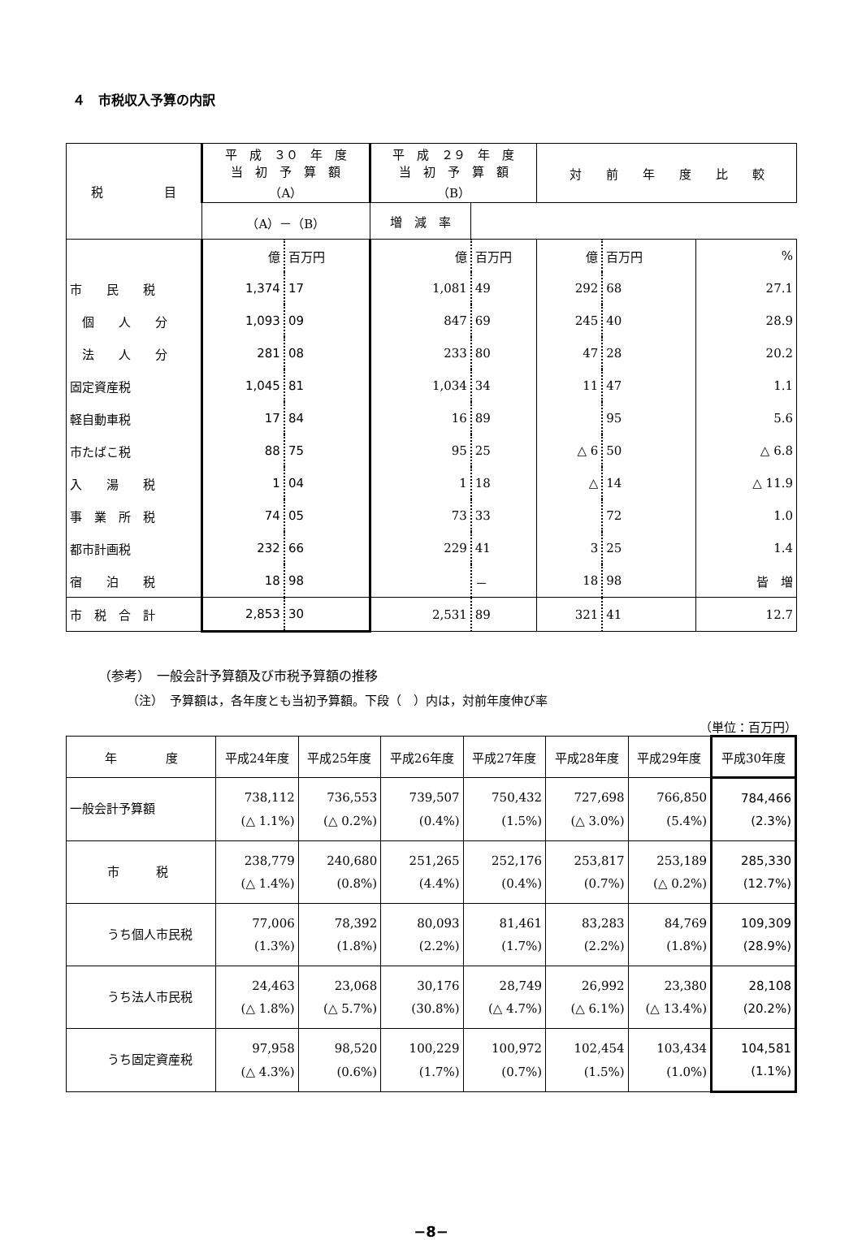４　市税収入予算の内訳
| 税 目 | 平 成 ３０ 年 度 当 初 予 算 額 （A） | | 平 成 ２９ 年 度 当 初 予 算 額 （B） | | 対 前 年 度 比 較 | | |
| --- | --- | --- | --- | --- | --- | --- | --- |
| | | | （A）－（B） | | 増 減 率 | | |
| | 億 | 百万円 | 億 | 百万円 | 億 | 百万円 | % |
| 市 民 税 | 1,374 | 17 | 1,081 | 49 | 292 | 68 | 27.1 |
| 個 人 分 | 1,093 | 09 | 847 | 69 | 245 | 40 | 28.9 |
| 法 人 分 | 281 | 08 | 233 | 80 | 47 | 28 | 20.2 |
| 固定資産税 | 1,045 | 81 | 1,034 | 34 | 11 | 47 | 1.1 |
| 軽自動車税 | 17 | 84 | 16 | 89 | | 95 | 5.6 |
| 市たばこ税 | 88 | 75 | 95 | 25 | △ 6 | 50 | △ 6.8 |
| 入 湯 税 | 1 | 04 | 1 | 18 | △ | 14 | △ 11.9 |
| 事 業 所 税 | 74 | 05 | 73 | 33 | | 72 | 1.0 |
| 都市計画税 | 232 | 66 | 229 | 41 | 3 | 25 | 1.4 |
| 宿 泊 税 | 18 | 98 | | － | 18 | 98 | 皆 増 |
| 市 税 合 計 | 2,853 | 30 | 2,531 | 89 | 321 | 41 | 12.7 |
（参考）　一般会計予算額及び市税予算額の推移
（注）　予算額は，各年度とも当初予算額。下段（　）内は，対前年度伸び率
（単位：百万円）
| 年 度 | 平成24年度 | 平成25年度 | 平成26年度 | 平成27年度 | 平成28年度 | 平成29年度 | 平成30年度 |
| --- | --- | --- | --- | --- | --- | --- | --- |
| 一般会計予算額 | 738,112 (△ 1.1%) | 736,553 (△ 0.2%) | 739,507 (0.4%) | 750,432 (1.5%) | 727,698 (△ 3.0%) | 766,850 (5.4%) | 784,466 (2.3%) |
| 市 税 | 238,779 (△ 1.4%) | 240,680 (0.8%) | 251,265 (4.4%) | 252,176 (0.4%) | 253,817 (0.7%) | 253,189 (△ 0.2%) | 285,330 (12.7%) |
| うち個人市民税 | 77,006 (1.3%) | 78,392 (1.8%) | 80,093 (2.2%) | 81,461 (1.7%) | 83,283 (2.2%) | 84,769 (1.8%) | 109,309 (28.9%) |
| うち法人市民税 | 24,463 (△ 1.8%) | 23,068 (△ 5.7%) | 30,176 (30.8%) | 28,749 (△ 4.7%) | 26,992 (△ 6.1%) | 23,380 (△ 13.4%) | 28,108 (20.2%) |
| うち固定資産税 | 97,958 (△ 4.3%) | 98,520 (0.6%) | 100,229 (1.7%) | 100,972 (0.7%) | 102,454 (1.5%) | 103,434 (1.0%) | 104,581 (1.1%) |
−8−